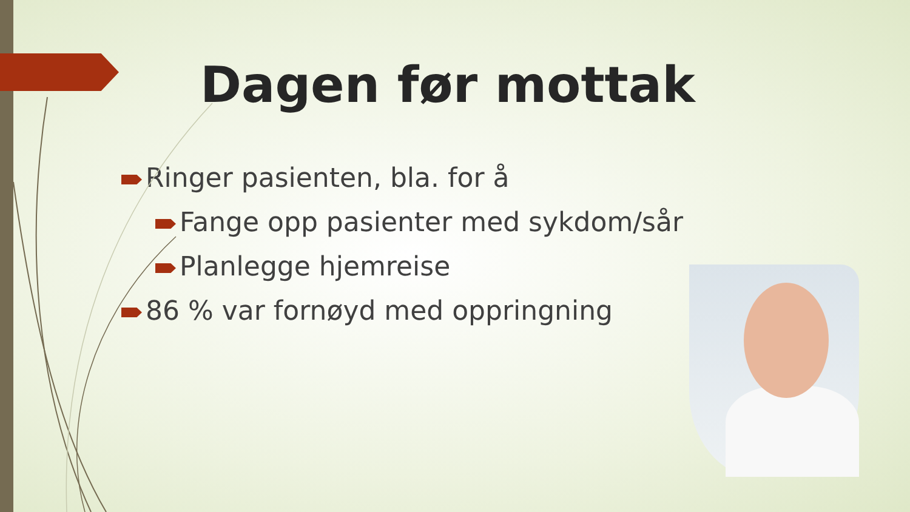Dagen før mottak
Ringer pasienten, bla. for å
Fange opp pasienter med sykdom/sår
Planlegge hjemreise
86 % var fornøyd med oppringning